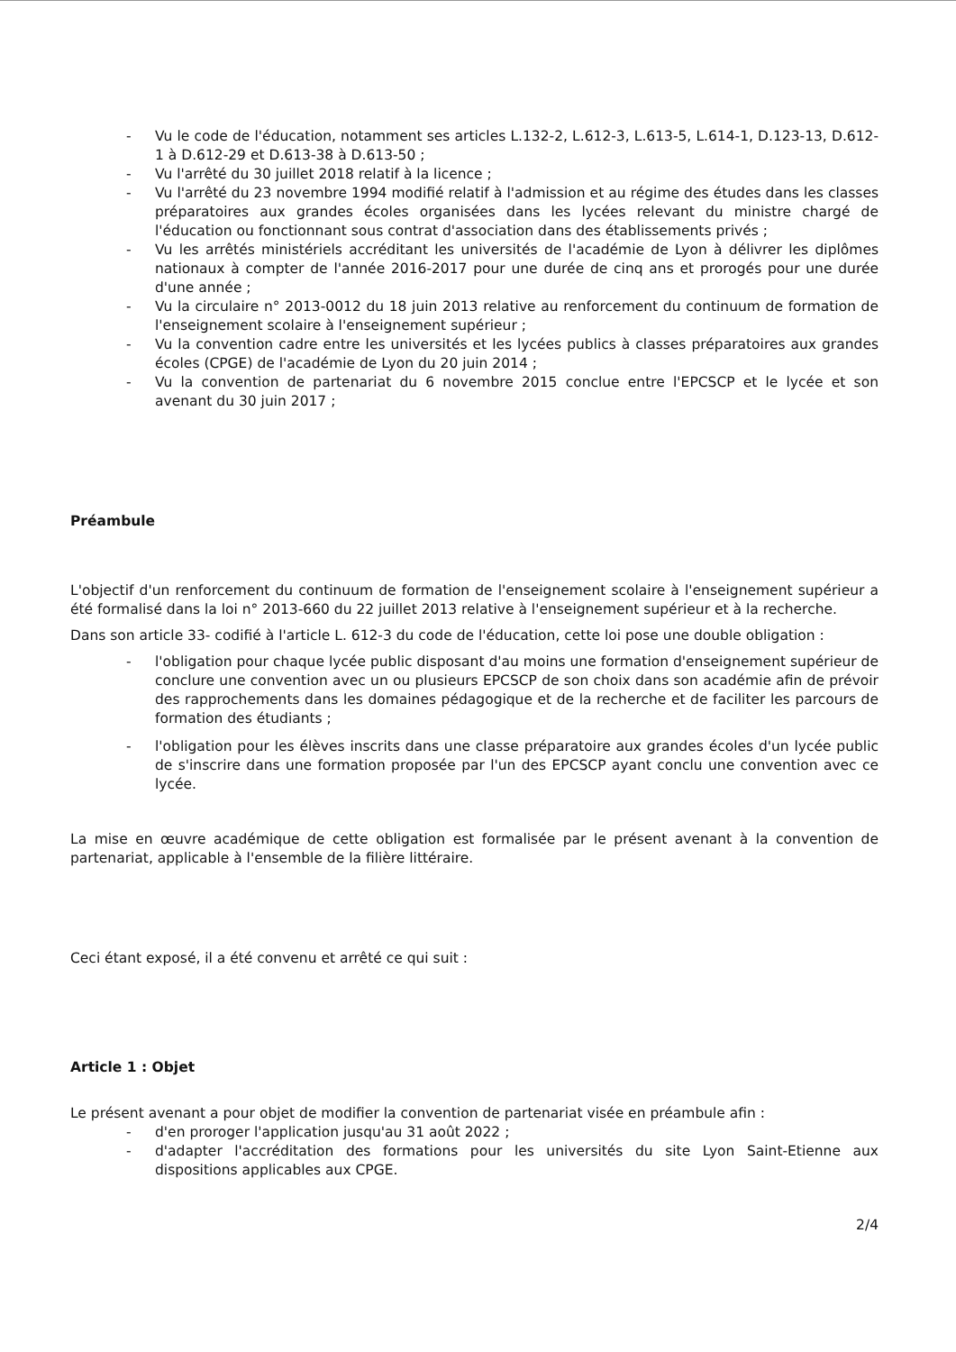- Vu le code de l'éducation, notamment ses articles L.132-2, L.612-3, L.613-5, L.614-1, D.123-13, D.612-1 à D.612-29 et D.613-38 à D.613-50 ;
- Vu l'arrêté du 30 juillet 2018 relatif à la licence ;
- Vu l'arrêté du 23 novembre 1994 modifié relatif à l'admission et au régime des études dans les classes préparatoires aux grandes écoles organisées dans les lycées relevant du ministre chargé de l'éducation ou fonctionnant sous contrat d'association dans des établissements privés ;
- Vu les arrêtés ministériels accréditant les universités de l'académie de Lyon à délivrer les diplômes nationaux à compter de l'année 2016-2017 pour une durée de cinq ans et prorogés pour une durée d'une année ;
- Vu la circulaire n° 2013-0012 du 18 juin 2013 relative au renforcement du continuum de formation de l'enseignement scolaire à l'enseignement supérieur ;
- Vu la convention cadre entre les universités et les lycées publics à classes préparatoires aux grandes écoles (CPGE) de l'académie de Lyon du 20 juin 2014 ;
- Vu la convention de partenariat du 6 novembre 2015 conclue entre l'EPCSCP et le lycée et son avenant du 30 juin 2017 ;
Préambule
L'objectif d'un renforcement du continuum de formation de l'enseignement scolaire à l'enseignement supérieur a été formalisé dans la loi n° 2013-660 du 22 juillet 2013 relative à l'enseignement supérieur et à la recherche.
Dans son article 33- codifié à l'article L. 612-3 du code de l'éducation, cette loi pose une double obligation :
- l'obligation pour chaque lycée public disposant d'au moins une formation d'enseignement supérieur de conclure une convention avec un ou plusieurs EPCSCP de son choix dans son académie afin de prévoir des rapprochements dans les domaines pédagogique et de la recherche et de faciliter les parcours de formation des étudiants ;
- l'obligation pour les élèves inscrits dans une classe préparatoire aux grandes écoles d'un lycée public de s'inscrire dans une formation proposée par l'un des EPCSCP ayant conclu une convention avec ce lycée.
La mise en œuvre académique de cette obligation est formalisée par le présent avenant à la convention de partenariat, applicable à l'ensemble de la filière littéraire.
Ceci étant exposé, il a été convenu et arrêté ce qui suit :
Article 1 : Objet
Le présent avenant a pour objet de modifier la convention de partenariat visée en préambule afin :
- d'en proroger l'application jusqu'au 31 août 2022 ;
- d'adapter l'accréditation des formations pour les universités du site Lyon Saint-Etienne aux dispositions applicables aux CPGE.
2/4